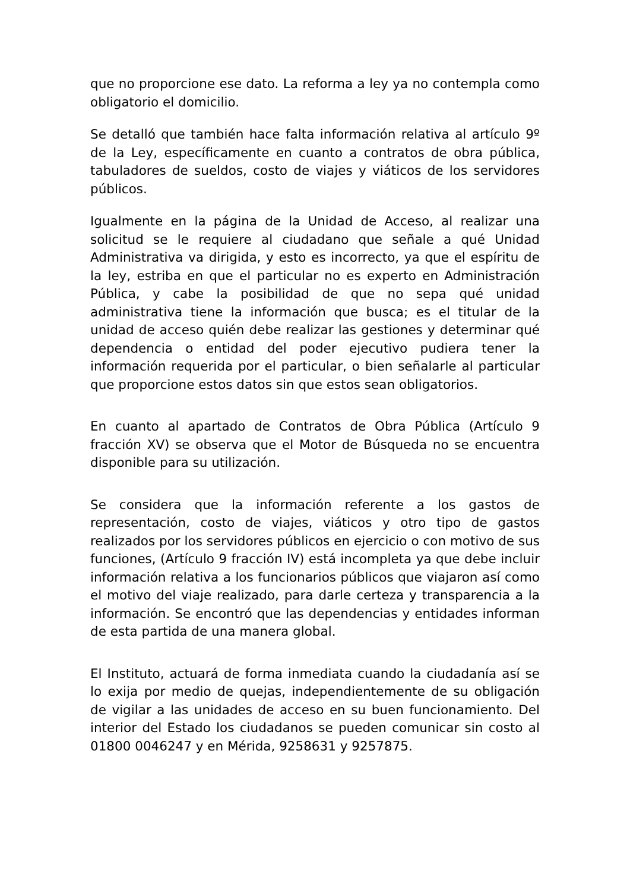que no proporcione ese dato. La reforma a ley ya no contempla como obligatorio el domicilio.
Se detalló que también hace falta información relativa al artículo 9º de la Ley, específicamente en cuanto a contratos de obra pública, tabuladores de sueldos, costo de viajes y viáticos de los servidores públicos.
Igualmente en la página de la Unidad de Acceso, al realizar una solicitud se le requiere al ciudadano que señale a qué Unidad Administrativa va dirigida, y esto es incorrecto, ya que el espíritu de la ley, estriba en que el particular no es experto en Administración Pública, y cabe la posibilidad de que no sepa qué unidad administrativa tiene la información que busca; es el titular de la unidad de acceso quién debe realizar las gestiones y determinar qué dependencia o entidad del poder ejecutivo pudiera tener la información requerida por el particular, o bien señalarle al particular que proporcione estos datos sin que estos sean obligatorios.
En cuanto al apartado de Contratos de Obra Pública (Artículo 9 fracción XV) se observa que el Motor de Búsqueda no se encuentra disponible para su utilización.
Se considera que la información referente a los gastos de representación, costo de viajes, viáticos y otro tipo de gastos realizados por los servidores públicos en ejercicio o con motivo de sus funciones, (Artículo 9 fracción IV) está incompleta ya que debe incluir información relativa a los funcionarios públicos que viajaron así como el motivo del viaje realizado, para darle certeza y transparencia a la información. Se encontró que las dependencias y entidades informan de esta partida de una manera global.
El Instituto, actuará de forma inmediata cuando la ciudadanía así se lo exija por medio de quejas, independientemente de su obligación de vigilar a las unidades de acceso en su buen funcionamiento. Del interior del Estado los ciudadanos se pueden comunicar sin costo al 01800 0046247 y en Mérida, 9258631 y 9257875.